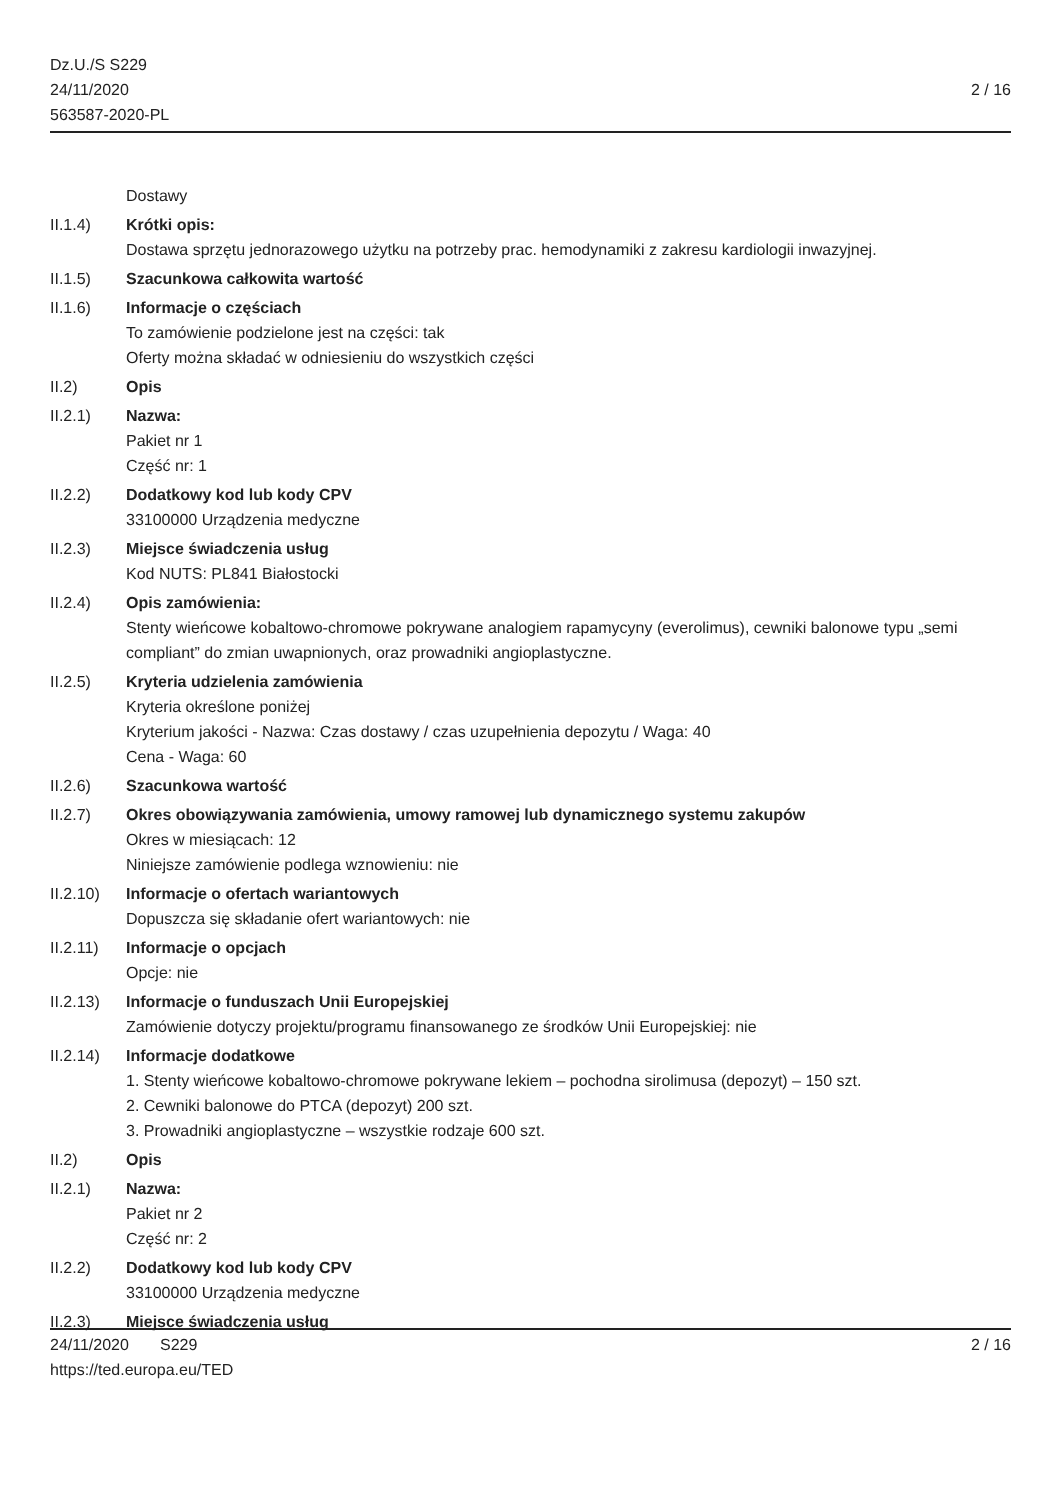Dz.U./S S229
24/11/2020
563587-2020-PL
2 / 16
Dostawy
II.1.4) Krótki opis:
Dostawa sprzętu jednorazowego użytku na potrzeby prac. hemodynamiki z zakresu kardiologii inwazyjnej.
II.1.5) Szacunkowa całkowita wartość
II.1.6) Informacje o częściach
To zamówienie podzielone jest na części: tak
Oferty można składać w odniesieniu do wszystkich części
II.2) Opis
II.2.1) Nazwa:
Pakiet nr 1
Część nr: 1
II.2.2) Dodatkowy kod lub kody CPV
33100000 Urządzenia medyczne
II.2.3) Miejsce świadczenia usług
Kod NUTS: PL841 Białostocki
II.2.4) Opis zamówienia:
Stenty wieńcowe kobaltowo-chromowe pokrywane analogiem rapamycyny (everolimus), cewniki balonowe typu „semi compliant” do zmian uwapnionych, oraz prowadniki angioplastyczne.
II.2.5) Kryteria udzielenia zamówienia
Kryteria określone poniżej
Kryterium jakości - Nazwa: Czas dostawy / czas uzupełnienia depozytu / Waga: 40
Cena - Waga: 60
II.2.6) Szacunkowa wartość
II.2.7) Okres obowiązywania zamówienia, umowy ramowej lub dynamicznego systemu zakupów
Okres w miesiącach: 12
Niniejsze zamówienie podlega wznowieniu: nie
II.2.10)
Informacje o ofertach wariantowych
Dopuszcza się składanie ofert wariantowych: nie
II.2.11)
Informacje o opcjach
Opcje: nie
II.2.13)
Informacje o funduszach Unii Europejskiej
Zamówienie dotyczy projektu/programu finansowanego ze środków Unii Europejskiej: nie
II.2.14)
Informacje dodatkowe
1. Stenty wieńcowe kobaltowo-chromowe pokrywane lekiem – pochodna sirolimusa (depozyt) – 150 szt.
2. Cewniki balonowe do PTCA (depozyt) 200 szt.
3. Prowadniki angioplastyczne – wszystkie rodzaje 600 szt.
II.2) Opis
II.2.1) Nazwa:
Pakiet nr 2
Część nr: 2
II.2.2) Dodatkowy kod lub kody CPV
33100000 Urządzenia medyczne
II.2.3) Miejsce świadczenia usług
24/11/2020 S229 2 / 16
https://ted.europa.eu/TED